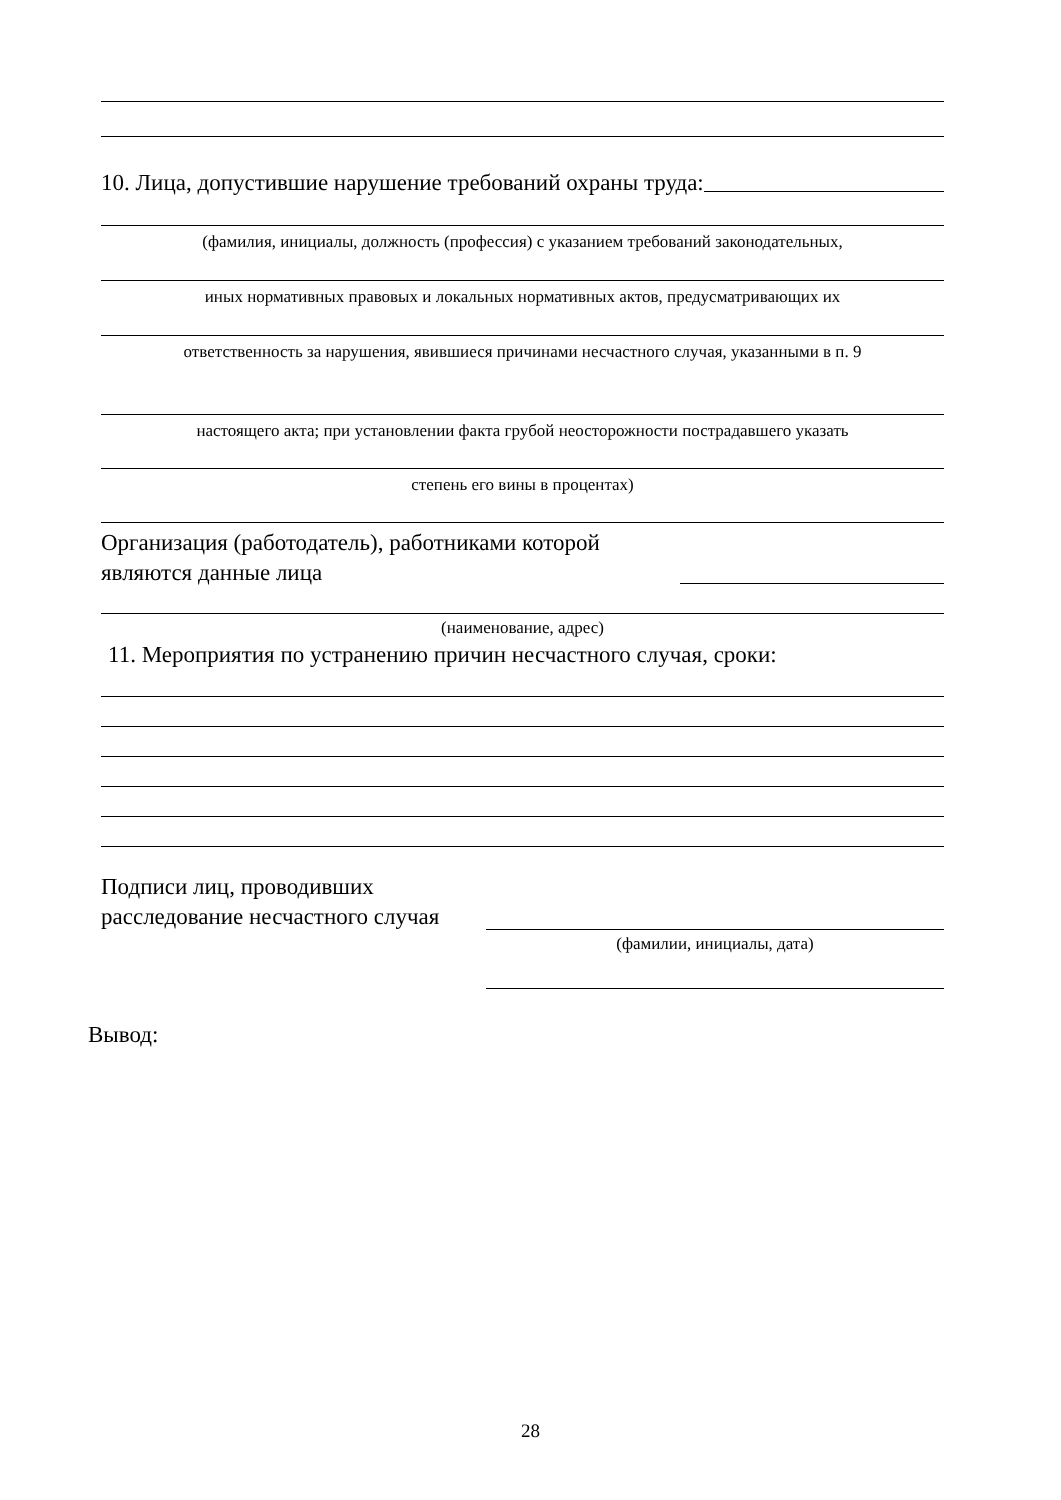10. Лица, допустившие нарушение требований охраны труда:
(фамилия, инициалы, должность (профессия) с указанием требований законодательных,
иных нормативных правовых и локальных нормативных актов, предусматривающих их
ответственность за нарушения, явившиеся причинами несчастного случая, указанными в п. 9
настоящего акта; при установлении факта грубой неосторожности пострадавшего указать
степень его вины в процентах)
Организация (работодатель), работниками которой
являются данные лица
(наименование, адрес)
11. Мероприятия по устранению причин несчастного случая, сроки:
Подписи лиц, проводивших
расследование несчастного случая
(фамилии, инициалы, дата)
Вывод:
28